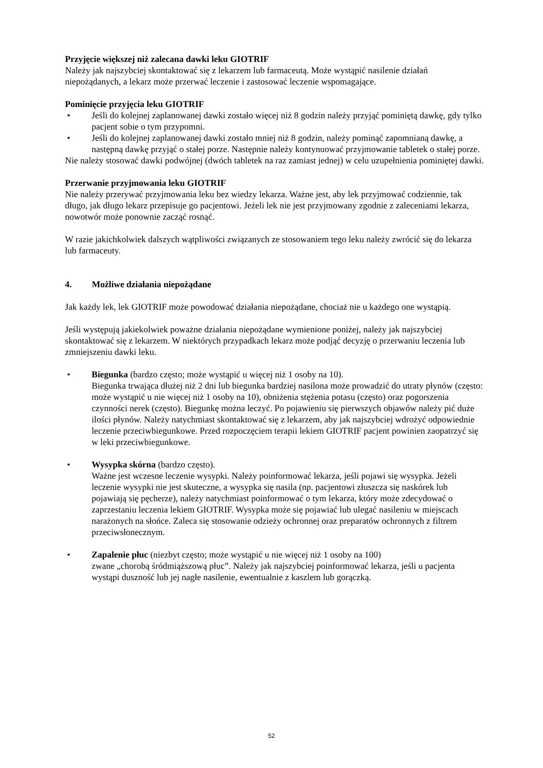Przyjęcie większej niż zalecana dawki leku GIOTRIF
Należy jak najszybciej skontaktować się z lekarzem lub farmaceutą. Może wystąpić nasilenie działań niepożądanych, a lekarz może przerwać leczenie i zastosować leczenie wspomagające.
Pominięcie przyjęcia leku GIOTRIF
• Jeśli do kolejnej zaplanowanej dawki zostało więcej niż 8 godzin należy przyjąć pominiętą dawkę, gdy tylko pacjent sobie o tym przypomni.
• Jeśli do kolejnej zaplanowanej dawki zostało mniej niż 8 godzin, należy pominąć zapomnianą dawkę, a następną dawkę przyjąć o stałej porze. Następnie należy kontynuować przyjmowanie tabletek o stałej porze.
Nie należy stosować dawki podwójnej (dwóch tabletek na raz zamiast jednej) w celu uzupełnienia pominiętej dawki.
Przerwanie przyjmowania leku GIOTRIF
Nie należy przerywać przyjmowania leku bez wiedzy lekarza. Ważne jest, aby lek przyjmować codziennie, tak długo, jak długo lekarz przepisuje go pacjentowi. Jeżeli lek nie jest przyjmowany zgodnie z zaleceniami lekarza, nowotwór może ponownie zacząć rosnąć.
W razie jakichkolwiek dalszych wątpliwości związanych ze stosowaniem tego leku należy zwrócić się do lekarza lub farmaceuty.
4. Możliwe działania niepożądane
Jak każdy lek, lek GIOTRIF może powodować działania niepożądane, chociaż nie u każdego one wystąpią.
Jeśli występują jakiekolwiek poważne działania niepożądane wymienione poniżej, należy jak najszybciej skontaktować się z lekarzem. W niektórych przypadkach lekarz może podjąć decyzję o przerwaniu leczenia lub zmniejszeniu dawki leku.
• Biegunka (bardzo często; może wystąpić u więcej niż 1 osoby na 10).
Biegunka trwająca dłużej niż 2 dni lub biegunka bardziej nasilona może prowadzić do utraty płynów (często: może wystąpić u nie więcej niż 1 osoby na 10), obniżenia stężenia potasu (często) oraz pogorszenia czynności nerek (często). Biegunkę można leczyć. Po pojawieniu się pierwszych objawów należy pić duże ilości płynów. Należy natychmiast skontaktować się z lekarzem, aby jak najszybciej wdrożyć odpowiednie leczenie przeciwbiegunkowe. Przed rozpoczęciem terapii lekiem GIOTRIF pacjent powinien zaopatrzyć się w leki przeciwbiegunkowe.
• Wysypka skórna (bardzo często).
Ważne jest wczesne leczenie wysypki. Należy poinformować lekarza, jeśli pojawi się wysypka. Jeżeli leczenie wysypki nie jest skuteczne, a wysypka się nasila (np. pacjentowi złuszcza się naskórek lub pojawiają się pęcherze), należy natychmiast poinformować o tym lekarza, który może zdecydować o zaprzestaniu leczenia lekiem GIOTRIF. Wysypka może się pojawiać lub ulegać nasileniu w miejscach narażonych na słońce. Zaleca się stosowanie odzieży ochronnej oraz preparatów ochronnych z filtrem przeciwsłonecznym.
• Zapalenie płuc (niezbyt często; może wystąpić u nie więcej niż 1 osoby na 100)
zwane „chorobą śródmiąższową płuc”. Należy jak najszybciej poinformować lekarza, jeśli u pacjenta wystąpi duszność lub jej nagłe nasilenie, ewentualnie z kaszlem lub gorączką.
52